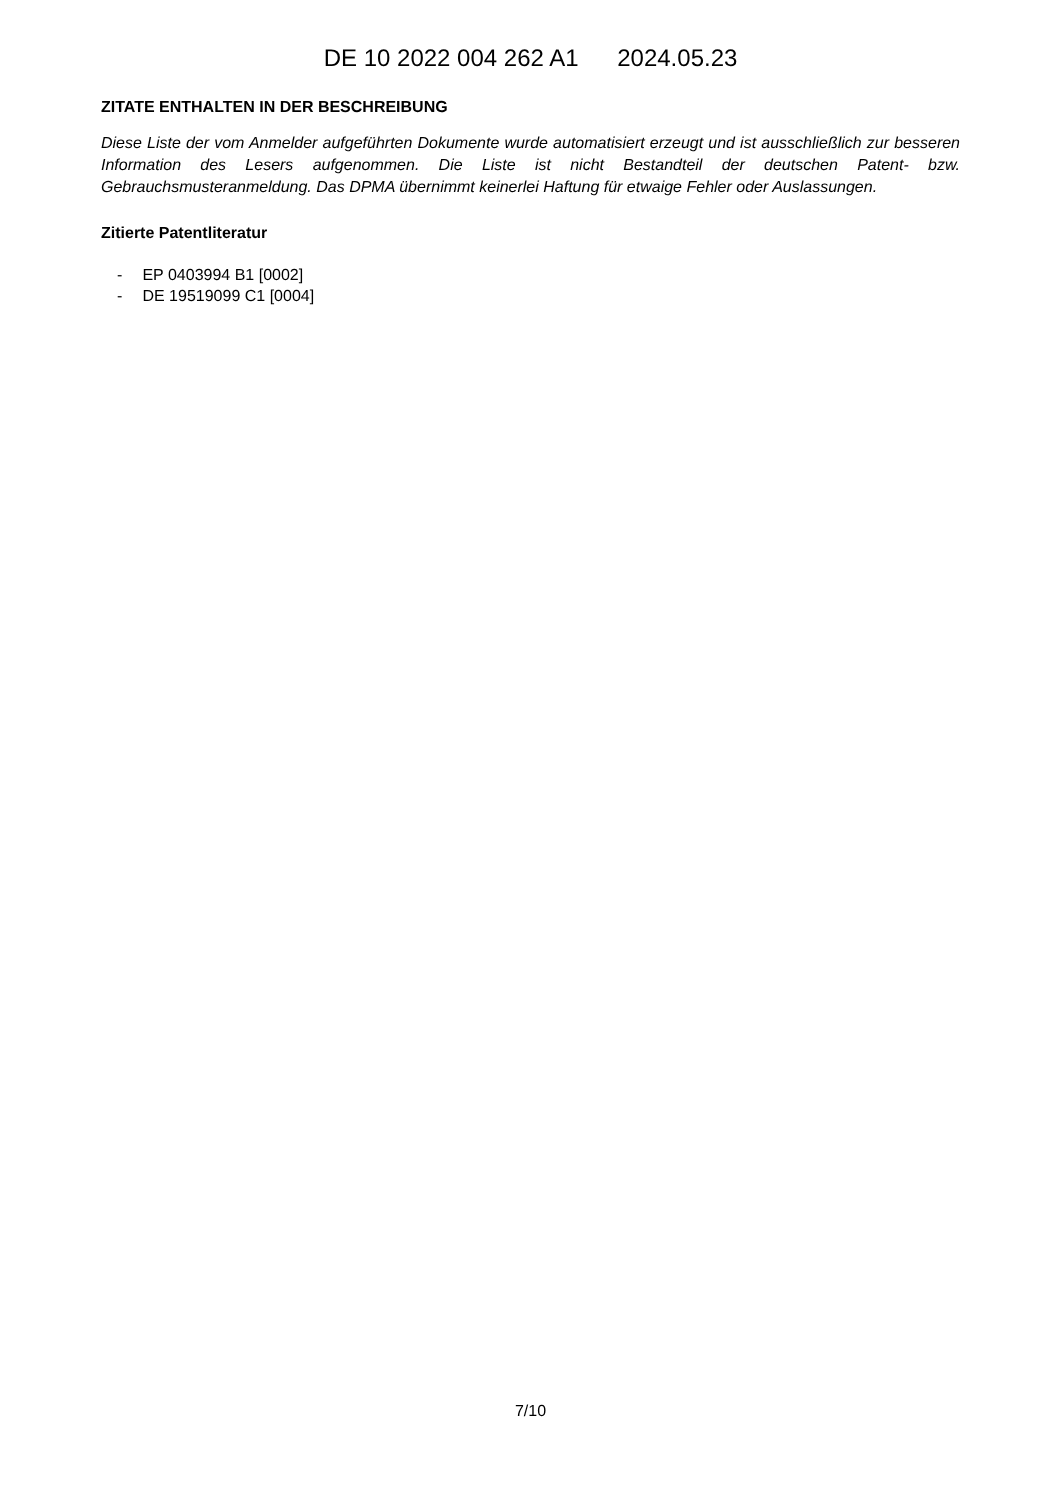DE 10 2022 004 262 A1 2024.05.23
ZITATE ENTHALTEN IN DER BESCHREIBUNG
Diese Liste der vom Anmelder aufgeführten Dokumente wurde automatisiert erzeugt und ist ausschließlich zur besseren Information des Lesers aufgenommen. Die Liste ist nicht Bestandteil der deutschen Patent- bzw. Gebrauchsmusteranmeldung. Das DPMA übernimmt keinerlei Haftung für etwaige Fehler oder Auslassungen.
Zitierte Patentliteratur
- EP 0403994 B1 [0002]
- DE 19519099 C1 [0004]
7/10